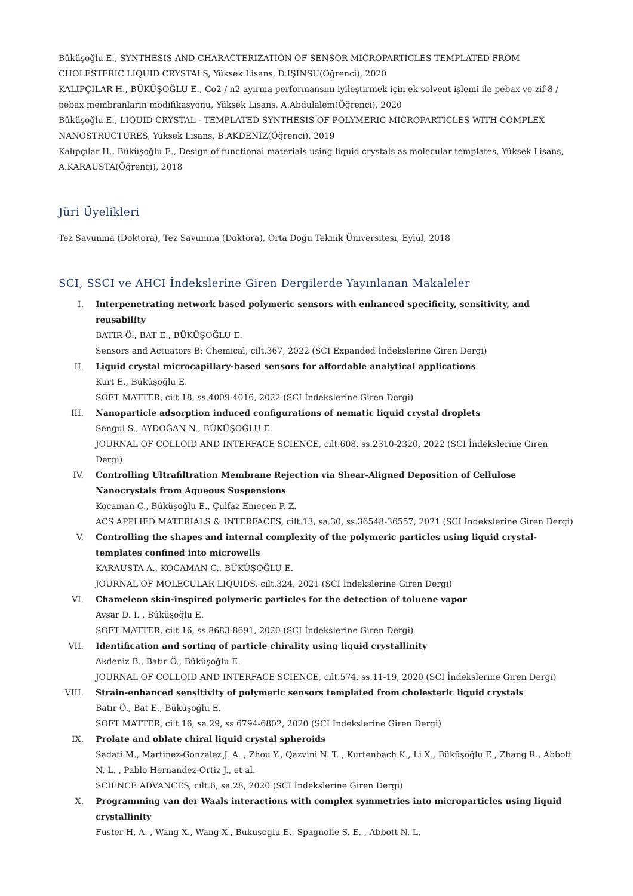Büküşoğlu E., SYNTHESIS AND CHARACTERIZATION OF SENSOR MICROPARTICLES TEMPLATED FROM CHOLESTERIC LIQUID CRYSTALS, Yüksek Lisans, D.IŞINSU(Öğrenci), 2020
KALIPÇILAR H., BÜKÜŞOĞLU E., Co2 / n2 ayırma performansını iyileştirmek için ek solvent işlemi ile pebax ve zif-8 / pebax membranların modifikasyonu, Yüksek Lisans, A.Abdulalem(Öğrenci), 2020
Büküşoğlu E., LIQUID CRYSTAL - TEMPLATED SYNTHESIS OF POLYMERIC MICROPARTICLES WITH COMPLEX NANOSTRUCTURES, Yüksek Lisans, B.AKDENİZ(Öğrenci), 2019
Kalıpçılar H., Büküşoğlu E., Design of functional materials using liquid crystals as molecular templates, Yüksek Lisans, A.KARAUSTA(Öğrenci), 2018
Jüri Üyelikleri
Tez Savunma (Doktora), Tez Savunma (Doktora), Orta Doğu Teknik Üniversitesi, Eylül, 2018
SCI, SSCI ve AHCI İndekslerine Giren Dergilerde Yayınlanan Makaleler
I. Interpenetrating network based polymeric sensors with enhanced specificity, sensitivity, and reusability
BATIR Ö., BAT E., BÜKÜŞOĞLU E.
Sensors and Actuators B: Chemical, cilt.367, 2022 (SCI Expanded İndekslerine Giren Dergi)
II. Liquid crystal microcapillary-based sensors for affordable analytical applications
Kurt E., Büküşoğlu E.
SOFT MATTER, cilt.18, ss.4009-4016, 2022 (SCI İndekslerine Giren Dergi)
III. Nanoparticle adsorption induced configurations of nematic liquid crystal droplets
Sengul S., AYDOĞAN N., BÜKÜŞOĞLU E.
JOURNAL OF COLLOID AND INTERFACE SCIENCE, cilt.608, ss.2310-2320, 2022 (SCI İndekslerine Giren Dergi)
IV. Controlling Ultrafiltration Membrane Rejection via Shear-Aligned Deposition of Cellulose Nanocrystals from Aqueous Suspensions
Kocaman C., Büküşoğlu E., Çulfaz Emecen P. Z.
ACS APPLIED MATERIALS & INTERFACES, cilt.13, sa.30, ss.36548-36557, 2021 (SCI İndekslerine Giren Dergi)
V. Controlling the shapes and internal complexity of the polymeric particles using liquid crystal-templates confined into microwells
KARAUSTA A., KOCAMAN C., BÜKÜŞOĞLU E.
JOURNAL OF MOLECULAR LIQUIDS, cilt.324, 2021 (SCI İndekslerine Giren Dergi)
VI. Chameleon skin-inspired polymeric particles for the detection of toluene vapor
Avsar D. I. , Büküşoğlu E.
SOFT MATTER, cilt.16, ss.8683-8691, 2020 (SCI İndekslerine Giren Dergi)
VII. Identification and sorting of particle chirality using liquid crystallinity
Akdeniz B., Batır Ö., Büküşoğlu E.
JOURNAL OF COLLOID AND INTERFACE SCIENCE, cilt.574, ss.11-19, 2020 (SCI İndekslerine Giren Dergi)
VIII. Strain-enhanced sensitivity of polymeric sensors templated from cholesteric liquid crystals
Batır Ö., Bat E., Büküşoğlu E.
SOFT MATTER, cilt.16, sa.29, ss.6794-6802, 2020 (SCI İndekslerine Giren Dergi)
IX. Prolate and oblate chiral liquid crystal spheroids
Sadati M., Martinez-Gonzalez J. A. , Zhou Y., Qazvini N. T. , Kurtenbach K., Li X., Büküşoğlu E., Zhang R., Abbott N. L. , Pablo Hernandez-Ortiz J., et al.
SCIENCE ADVANCES, cilt.6, sa.28, 2020 (SCI İndekslerine Giren Dergi)
X. Programming van der Waals interactions with complex symmetries into microparticles using liquid crystallinity
Fuster H. A. , Wang X., Wang X., Bukusoglu E., Spagnolie S. E. , Abbott N. L.